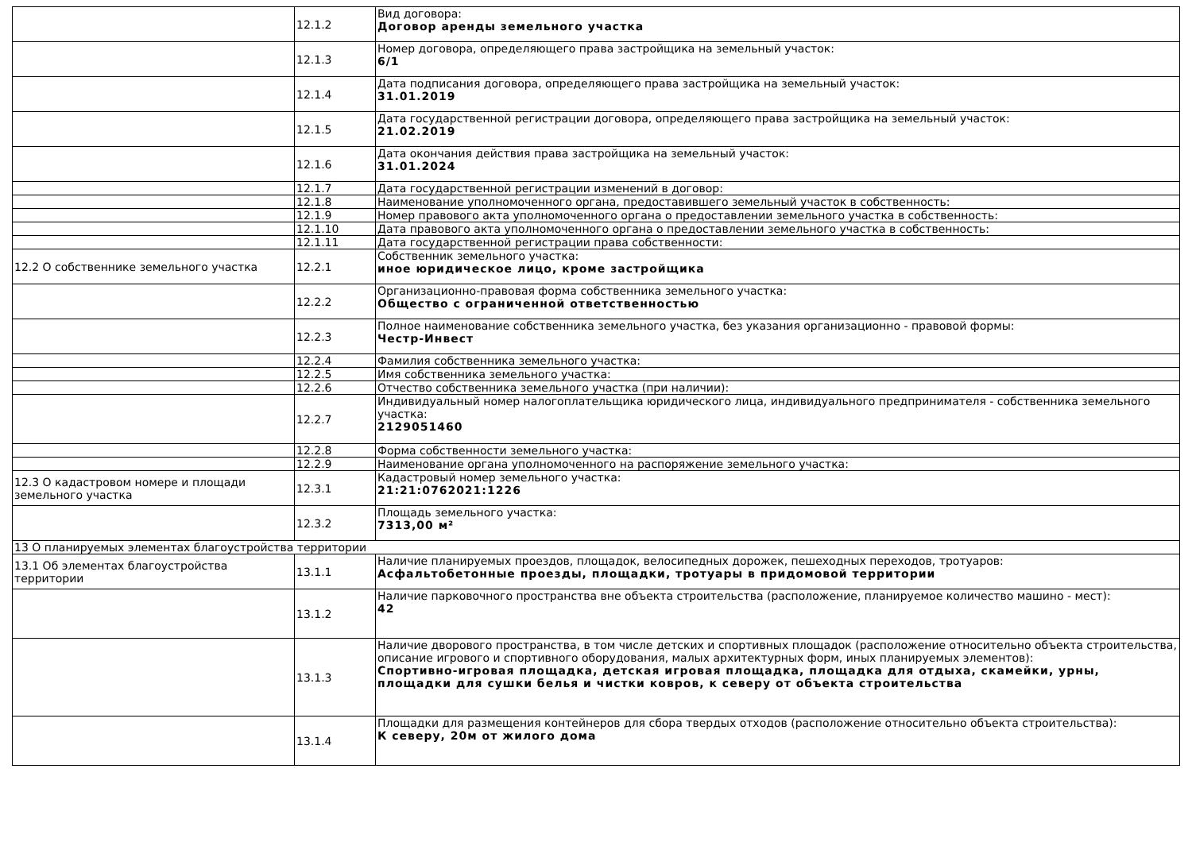| | 12.1.2 | Вид договора: Договор аренды земельного участка |
| | 12.1.3 | Номер договора, определяющего права застройщика на земельный участок: 6/1 |
| | 12.1.4 | Дата подписания договора, определяющего права застройщика на земельный участок: 31.01.2019 |
| | 12.1.5 | Дата государственной регистрации договора, определяющего права застройщика на земельный участок: 21.02.2019 |
| | 12.1.6 | Дата окончания действия права застройщика на земельный участок: 31.01.2024 |
| | 12.1.7 | Дата государственной регистрации изменений в договор: |
| | 12.1.8 | Наименование уполномоченного органа, предоставившего земельный участок в собственность: |
| | 12.1.9 | Номер правового акта уполномоченного органа о предоставлении земельного участка в собственность: |
| | 12.1.10 | Дата правового акта уполномоченного органа о предоставлении земельного участка в собственность: |
| | 12.1.11 | Дата государственной регистрации права собственности: |
| 12.2 О собственнике земельного участка | 12.2.1 | Собственник земельного участка: иное юридическое лицо, кроме застройщика |
| | 12.2.2 | Организационно-правовая форма собственника земельного участка: Общество с ограниченной ответственностью |
| | 12.2.3 | Полное наименование собственника земельного участка, без указания организационно - правовой формы: Честр-Инвест |
| | 12.2.4 | Фамилия собственника земельного участка: |
| | 12.2.5 | Имя собственника земельного участка: |
| | 12.2.6 | Отчество собственника земельного участка (при наличии): |
| | 12.2.7 | Индивидуальный номер налогоплательщика юридического лица, индивидуального предпринимателя - собственника земельного участка: 2129051460 |
| | 12.2.8 | Форма собственности земельного участка: |
| | 12.2.9 | Наименование органа уполномоченного на распоряжение земельного участка: |
| 12.3 О кадастровом номере и площади земельного участка | 12.3.1 | Кадастровый номер земельного участка: 21:21:0762021:1226 |
| | 12.3.2 | Площадь земельного участка: 7313,00 м² |
| 13 О планируемых элементах благоустройства территории | | |
| 13.1 Об элементах благоустройства территории | 13.1.1 | Наличие планируемых проездов, площадок, велосипедных дорожек, пешеходных переходов, тротуаров: Асфальтобетонные проезды, площадки, тротуары в придомовой территории |
| | 13.1.2 | Наличие парковочного пространства вне объекта строительства (расположение, планируемое количество машино - мест): 42 |
| | 13.1.3 | Наличие дворового пространства, в том числе детских и спортивных площадок (расположение относительно объекта строительства, описание игрового и спортивного оборудования, малых архитектурных форм, иных планируемых элементов): Спортивно-игровая площадка, детская игровая площадка, площадка для отдыха, скамейки, урны, площадки для сушки белья и чистки ковров, к северу от объекта строительства |
| | 13.1.4 | Площадки для размещения контейнеров для сбора твердых отходов (расположение относительно объекта строительства): К северу, 20м от жилого дома |